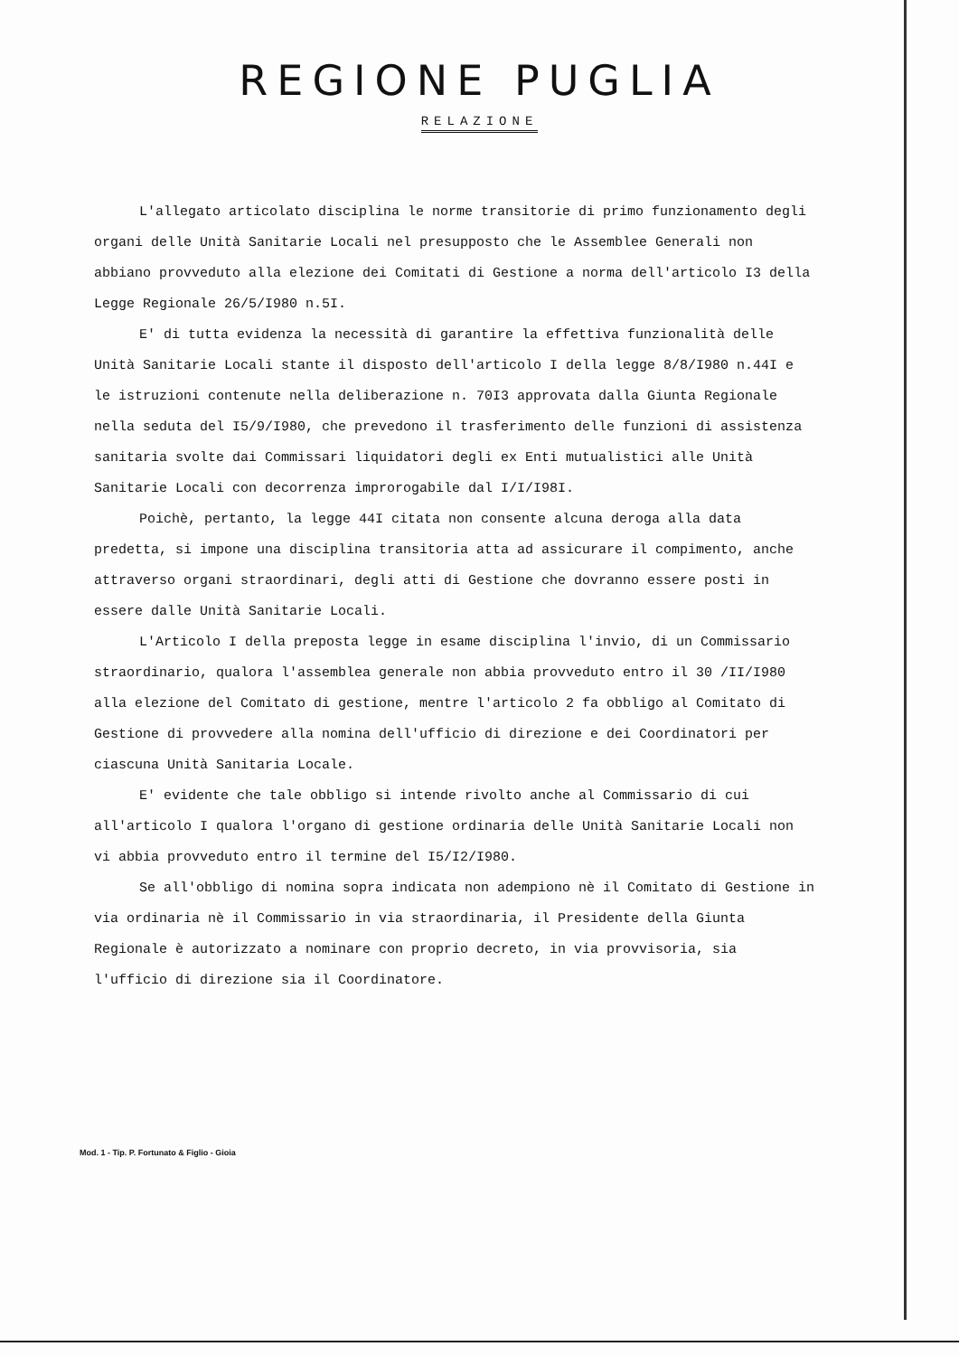REGIONE PUGLIA
RELAZIONE
L'allegato articolato disciplina le norme transitorie di primo funzionamento degli organi delle Unità Sanitarie Locali nel presupposto che le Assemblee Generali non abbiano provveduto alla elezione dei Comitati di Gestione a norma dell'articolo I3 della Legge Regionale 26/5/I980 n.5I.
E' di tutta evidenza la necessità di garantire la effettiva funzionalità delle Unità Sanitarie Locali stante il disposto dell'articolo I della legge 8/8/I980 n.44I e le istruzioni contenute nella deliberazione n. 70I3 approvata dalla Giunta Regionale nella seduta del I5/9/I980, che prevedono il trasferimento delle funzioni di assistenza sanitaria svolte dai Commissari liquidatori degli ex Enti mutualistici alle Unità Sanitarie Locali con decorrenza improrogabile dal I/I/I98I.
Poichè, pertanto, la legge 44I citata non consente alcuna deroga alla data predetta, si impone una disciplina transitoria atta ad assicurare il compimento, anche attraverso organi straordinari, degli atti di Gestione che dovranno essere posti in essere dalle Unità Sanitarie Locali.
L'Articolo I della preposta legge in esame disciplina l'invio, di un Commissario straordinario, qualora l'assemblea generale non abbia provveduto entro il 30 /II/I980 alla elezione del Comitato di gestione, mentre l'articolo 2 fa obbligo al Comitato di Gestione di provvedere alla nomina dell'ufficio di direzione e dei Coordinatori per ciascuna Unità Sanitaria Locale.
E' evidente che tale obbligo si intende rivolto anche al Commissario di cui all'articolo I qualora l'organo di gestione ordinaria delle Unità Sanitarie Locali non vi abbia provveduto entro il termine del I5/I2/I980.
Se all'obbligo di nomina sopra indicata non adempiono nè il Comitato di Gestione in via ordinaria nè il Commissario in via straordinaria, il Presidente della Giunta Regionale è autorizzato a nominare con proprio decreto, in via provvisoria, sia l'ufficio di direzione sia il Coordinatore.
Mod. 1 - Tip. P. Fortunato & Figlio - Gioia